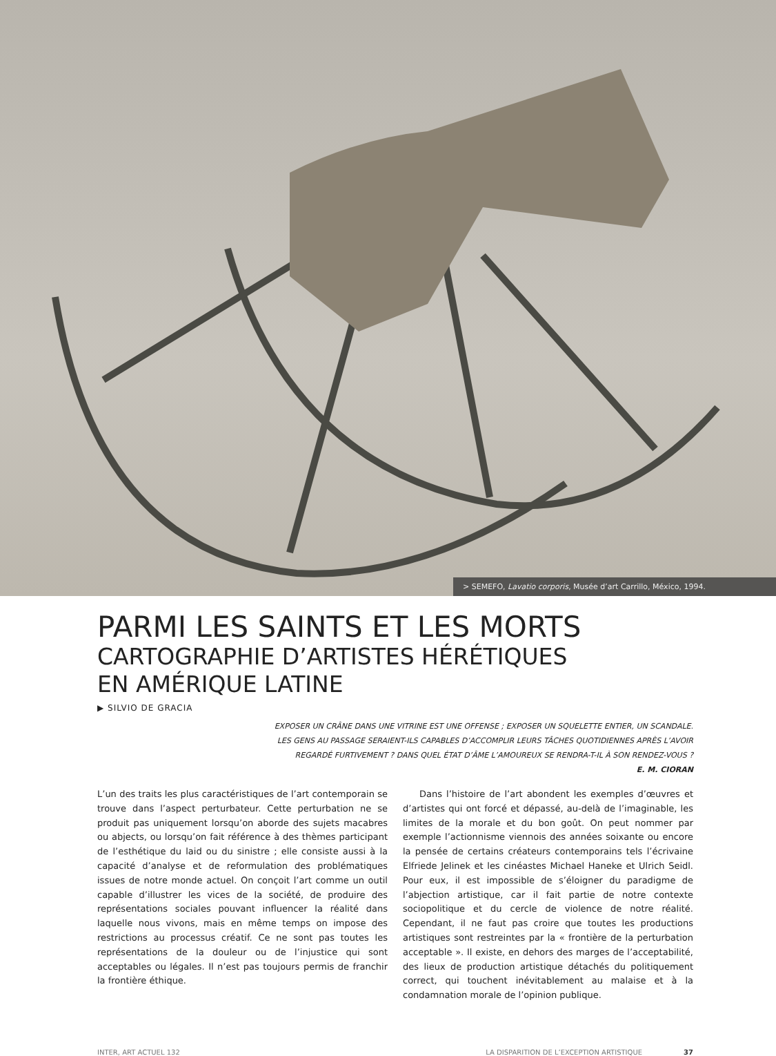> SEMEFO, Lavatio corporis, Musée d’art Carrillo, México, 1994.
PARMI LES SAINTS ET LES MORTS
CARTOGRAPHIE D’ARTISTES HÉRÉTIQUES
EN AMÉRIQUE LATINE
▶ SILVIO DE GRACIA
EXPOSER UN CRÂNE DANS UNE VITRINE EST UNE OFFENSE ; EXPOSER UN SQUELETTE ENTIER, UN SCANDALE.
LES GENS AU PASSAGE SERAIENT-ILS CAPABLES D’ACCOMPLIR LEURS TÂCHES QUOTIDIENNES APRÈS L’AVOIR
REGARDÉ FURTIVEMENT ? DANS QUEL ÉTAT D’ÂME L’AMOUREUX SE RENDRA-T-IL À SON RENDEZ-VOUS ?
E. M. CIORAN
L’un des traits les plus caractéristiques de l’art contemporain se trouve dans l’aspect perturbateur. Cette perturbation ne se produit pas uniquement lorsqu’on aborde des sujets macabres ou abjects, ou lorsqu’on fait référence à des thèmes participant de l’esthétique du laid ou du sinistre ; elle consiste aussi à la capacité d’analyse et de reformulation des problématiques issues de notre monde actuel. On conçoit l’art comme un outil capable d’illustrer les vices de la société, de produire des représentations sociales pouvant influencer la réalité dans laquelle nous vivons, mais en même temps on impose des restrictions au processus créatif. Ce ne sont pas toutes les représentations de la douleur ou de l’injustice qui sont acceptables ou légales. Il n’est pas toujours permis de franchir la frontière éthique.
Dans l’histoire de l’art abondent les exemples d’œuvres et d’artistes qui ont forcé et dépassé, au-delà de l’imaginable, les limites de la morale et du bon goût. On peut nommer par exemple l’actionnisme viennois des années soixante ou encore la pensée de certains créateurs contemporains tels l’écrivaine Elfriede Jelinek et les cinéastes Michael Haneke et Ulrich Seidl. Pour eux, il est impossible de s’éloigner du paradigme de l’abjection artistique, car il fait partie de notre contexte sociopolitique et du cercle de violence de notre réalité. Cependant, il ne faut pas croire que toutes les productions artistiques sont restreintes par la « frontière de la perturbation acceptable ». Il existe, en dehors des marges de l’acceptabilité, des lieux de production artistique détachés du politiquement correct, qui touchent inévitablement au malaise et à la condamnation morale de l’opinion publique.
INTER, ART ACTUEL 132 LA DISPARITION DE L’EXCEPTION ARTISTIQUE 37